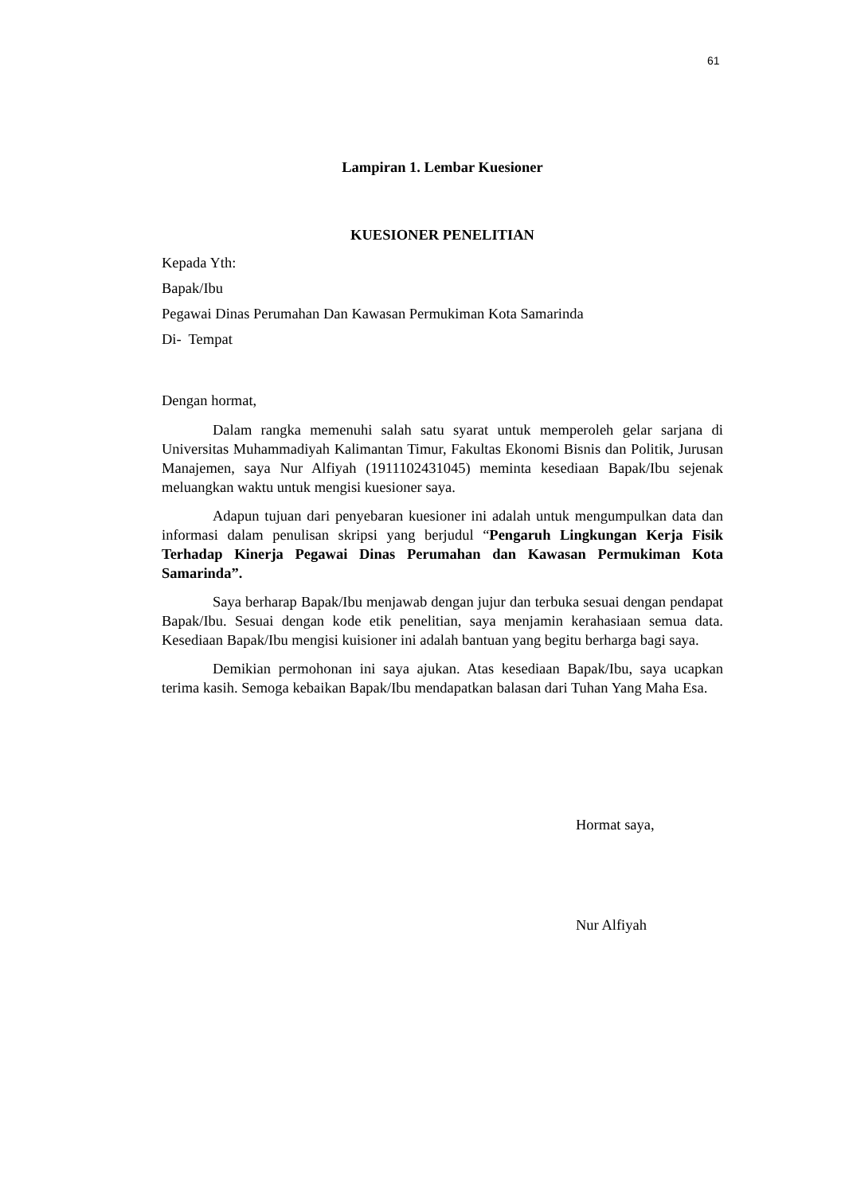61
Lampiran 1. Lembar Kuesioner
KUESIONER PENELITIAN
Kepada Yth:
Bapak/Ibu
Pegawai Dinas Perumahan Dan Kawasan Permukiman Kota Samarinda
Di- Tempat
Dengan hormat,
Dalam rangka memenuhi salah satu syarat untuk memperoleh gelar sarjana di Universitas Muhammadiyah Kalimantan Timur, Fakultas Ekonomi Bisnis dan Politik, Jurusan Manajemen, saya Nur Alfiyah (1911102431045) meminta kesediaan Bapak/Ibu sejenak meluangkan waktu untuk mengisi kuesioner saya.
Adapun tujuan dari penyebaran kuesioner ini adalah untuk mengumpulkan data dan informasi dalam penulisan skripsi yang berjudul “Pengaruh Lingkungan Kerja Fisik Terhadap Kinerja Pegawai Dinas Perumahan dan Kawasan Permukiman Kota Samarinda”.
Saya berharap Bapak/Ibu menjawab dengan jujur dan terbuka sesuai dengan pendapat Bapak/Ibu. Sesuai dengan kode etik penelitian, saya menjamin kerahasiaan semua data. Kesediaan Bapak/Ibu mengisi kuisioner ini adalah bantuan yang begitu berharga bagi saya.
Demikian permohonan ini saya ajukan. Atas kesediaan Bapak/Ibu, saya ucapkan terima kasih. Semoga kebaikan Bapak/Ibu mendapatkan balasan dari Tuhan Yang Maha Esa.
Hormat saya,
Nur Alfiyah